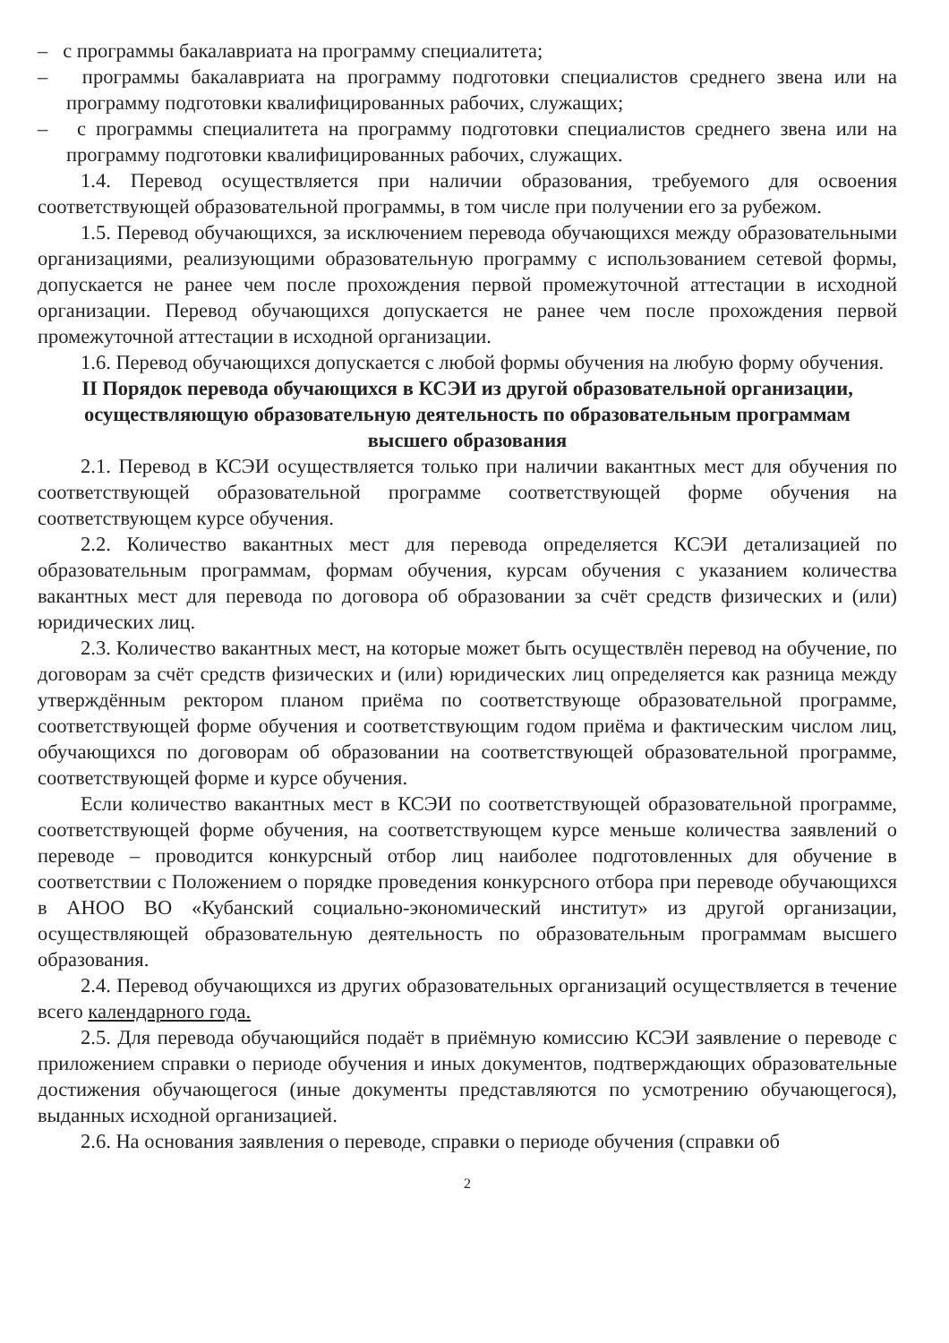– с программы бакалавриата на программу специалитета;
– программы бакалавриата на программу подготовки специалистов среднего звена или на программу подготовки квалифицированных рабочих, служащих;
– с программы специалитета на программу подготовки специалистов среднего звена или на программу подготовки квалифицированных рабочих, служащих.
1.4. Перевод осуществляется при наличии образования, требуемого для освоения соответствующей образовательной программы, в том числе при получении его за рубежом.
1.5. Перевод обучающихся, за исключением перевода обучающихся между образовательными организациями, реализующими образовательную программу с использованием сетевой формы, допускается не ранее чем после прохождения первой промежуточной аттестации в исходной организации. Перевод обучающихся допускается не ранее чем после прохождения первой промежуточной аттестации в исходной организации.
1.6. Перевод обучающихся допускается с любой формы обучения на любую форму обучения.
II Порядок перевода обучающихся в КСЭИ из другой образовательной организации, осуществляющую образовательную деятельность по образовательным программам высшего образования
2.1. Перевод в КСЭИ осуществляется только при наличии вакантных мест для обучения по соответствующей образовательной программе соответствующей форме обучения на соответствующем курсе обучения.
2.2. Количество вакантных мест для перевода определяется КСЭИ детализацией по образовательным программам, формам обучения, курсам обучения с указанием количества вакантных мест для перевода по договора об образовании за счёт средств физических и (или) юридических лиц.
2.3. Количество вакантных мест, на которые может быть осуществлён перевод на обучение, по договорам за счёт средств физических и (или) юридических лиц определяется как разница между утверждённым ректором планом приёма по соответствующе образовательной программе, соответствующей форме обучения и соответствующим годом приёма и фактическим числом лиц, обучающихся по договорам об образовании на соответствующей образовательной программе, соответствующей форме и курсе обучения.
Если количество вакантных мест в КСЭИ по соответствующей образовательной программе, соответствующей форме обучения, на соответствующем курсе меньше количества заявлений о переводе – проводится конкурсный отбор лиц наиболее подготовленных для обучение в соответствии с Положением о порядке проведения конкурсного отбора при переводе обучающихся в АНОО ВО «Кубанский социально-экономический институт» из другой организации, осуществляющей образовательную деятельность по образовательным программам высшего образования.
2.4. Перевод обучающихся из других образовательных организаций осуществляется в течение всего календарного года.
2.5. Для перевода обучающийся подаёт в приёмную комиссию КСЭИ заявление о переводе с приложением справки о периоде обучения и иных документов, подтверждающих образовательные достижения обучающегося (иные документы представляются по усмотрению обучающегося), выданных исходной организацией.
2.6. На основания заявления о переводе, справки о периоде обучения (справки об
2